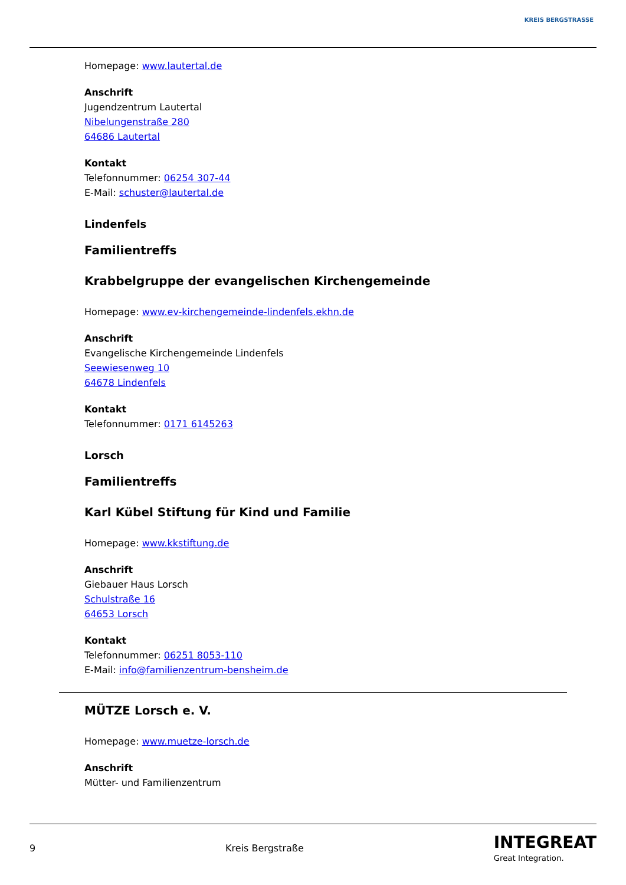KREIS BERGSTRASSE
Homepage: www.lautertal.de
Anschrift
Jugendzentrum Lautertal
Nibelungenstraße 280
64686 Lautertal
Kontakt
Telefonnummer: 06254 307-44
E-Mail: schuster@lautertal.de
Lindenfels
Familientreffs
Krabbelgruppe der evangelischen Kirchengemeinde
Homepage: www.ev-kirchengemeinde-lindenfels.ekhn.de
Anschrift
Evangelische Kirchengemeinde Lindenfels
Seewiesenweg 10
64678 Lindenfels
Kontakt
Telefonnummer: 0171 6145263
Lorsch
Familientreffs
Karl Kübel Stiftung für Kind und Familie
Homepage: www.kkstiftung.de
Anschrift
Giebauer Haus Lorsch
Schulstraße 16
64653 Lorsch
Kontakt
Telefonnummer: 06251 8053-110
E-Mail: info@familienzentrum-bensheim.de
MÜTZE Lorsch e. V.
Homepage: www.muetze-lorsch.de
Anschrift
Mütter- und Familienzentrum
9 Kreis Bergstraße INTEGREAT
Great Integration.